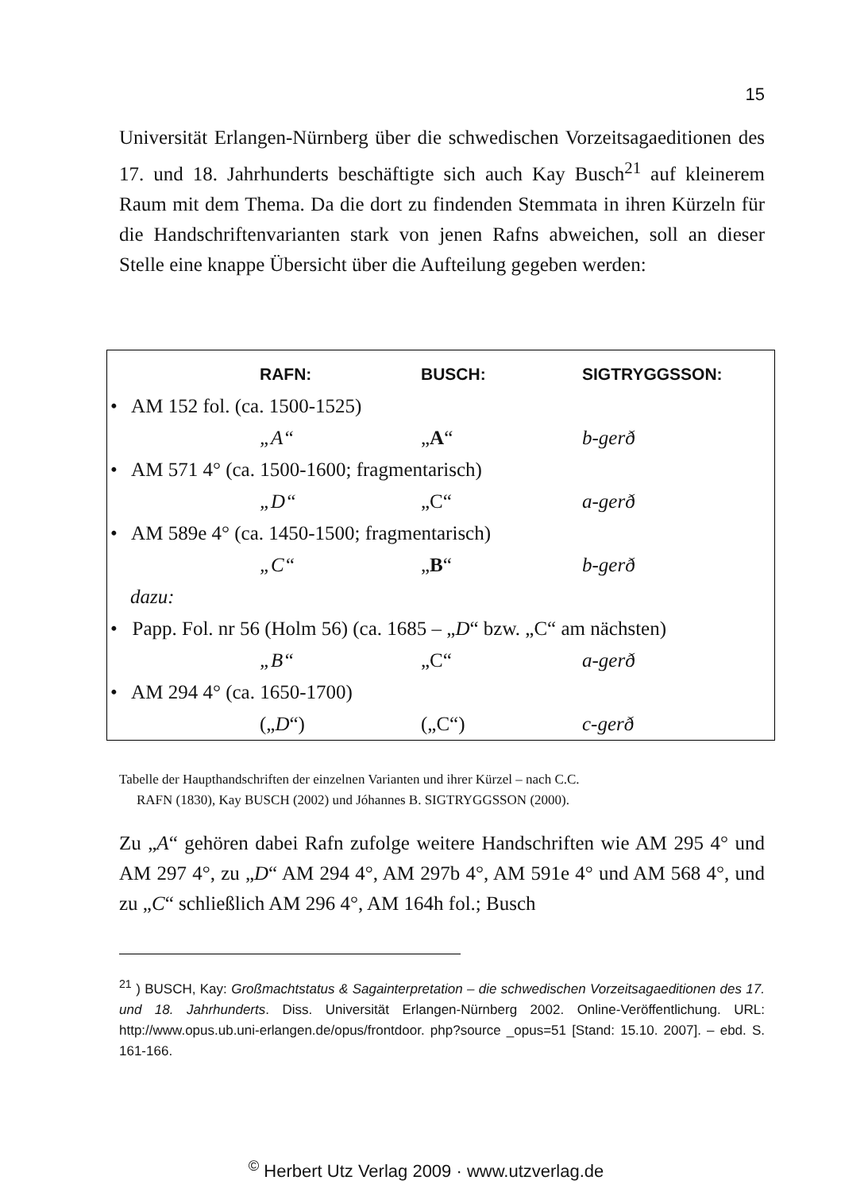15
Universität Erlangen-Nürnberg über die schwedischen Vorzeitsaga­editionen des 17. und 18. Jahrhunderts beschäftigte sich auch Kay Busch<sup>21</sup> auf kleinerem Raum mit dem Thema. Da die dort zu findenden Stemmata in ihren Kürzeln für die Handschriftenvarianten stark von jenen Rafns abweichen, soll an dieser Stelle eine knappe Übersicht über die Aufteilung gegeben werden:
| | RAFN: | BUSCH: | SIGTRYGGSSON: |
| --- | --- | --- | --- |
| • AM 152 fol. (ca. 1500-1525) | | | |
| | „A“ | „ A “ | b-gerð |
| • AM 571 4° (ca. 1500-1600; fragmentarisch) | | | |
| | „D“ | „C“ | a-gerð |
| • AM 589e 4° (ca. 1450-1500; fragmentarisch) | | | |
| | „C“ | „ B “ | b-gerð |
| dazu: | | | |
| • Papp. Fol. nr 56 (Holm 56) (ca. 1685 – „ D “ bzw. „C“ am nächsten) | | | |
| | „B“ | „C“ | a-gerð |
| • AM 294 4° (ca. 1650-1700) | | | |
| | („ D “) | („C“) | c-gerð |
Tabelle der Haupthandschriften der einzelnen Varianten und ihrer Kürzel – nach C.C.
RAFN (1830), Kay BUSCH (2002) und Jóhannes B. SIGTRYGGSSON (2000).
Zu „A“ gehören dabei Rafn zufolge weitere Handschriften wie AM 295 4° und AM 297 4°, zu „D“ AM 294 4°, AM 297b 4°, AM 591e 4° und AM 568 4°, und zu „C“ schließlich AM 296 4°, AM 164h fol.; Busch
<sup>21</sup> ) BUSCH, Kay: Großmachtstatus & Sagainterpretation – die schwedischen Vorzeitsaga­editionen des 17. und 18. Jahrhunderts. Diss. Universität Erlangen-Nürnberg 2002. Online-Veröffentlichung. URL: http://www.opus.ub.uni-erlangen.de/opus/frontdoor. php?source _opus=51 [Stand: 15.10. 2007]. – ebd. S. 161-166.
<sup>©</sup> Herbert Utz Verlag 2009 · www.utzverlag.de